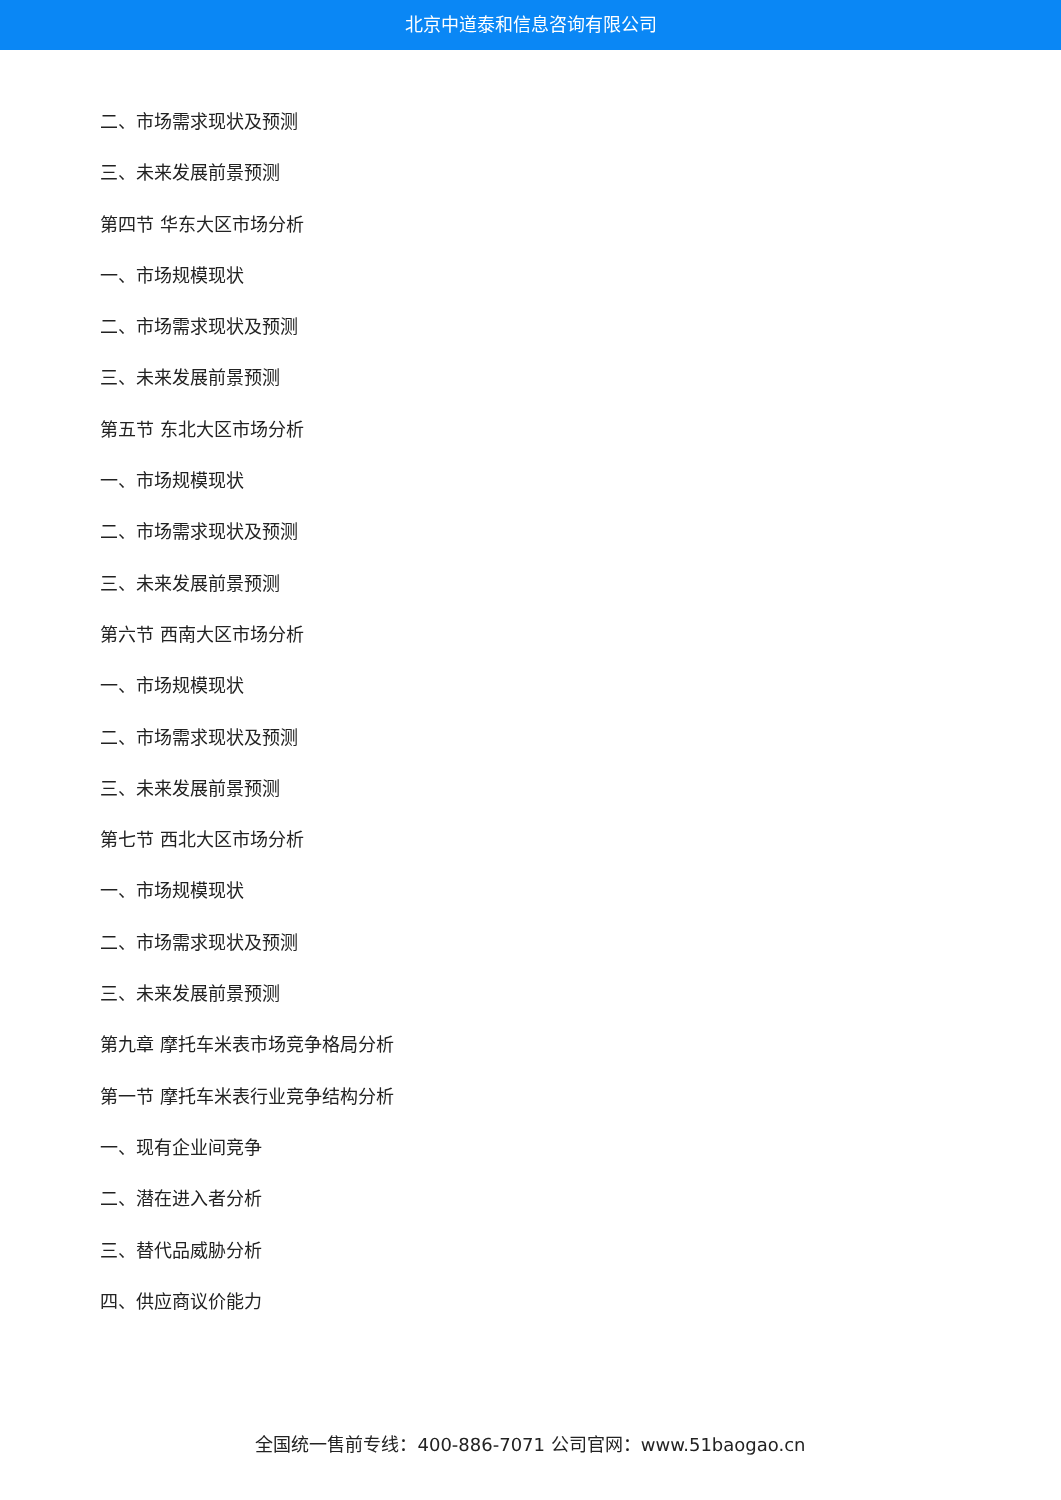北京中道泰和信息咨询有限公司
二、市场需求现状及预测
三、未来发展前景预测
第四节 华东大区市场分析
一、市场规模现状
二、市场需求现状及预测
三、未来发展前景预测
第五节 东北大区市场分析
一、市场规模现状
二、市场需求现状及预测
三、未来发展前景预测
第六节 西南大区市场分析
一、市场规模现状
二、市场需求现状及预测
三、未来发展前景预测
第七节 西北大区市场分析
一、市场规模现状
二、市场需求现状及预测
三、未来发展前景预测
第九章 摩托车米表市场竞争格局分析
第一节 摩托车米表行业竞争结构分析
一、现有企业间竞争
二、潜在进入者分析
三、替代品威胁分析
四、供应商议价能力
全国统一售前专线：400-886-7071 公司官网：www.51baogao.cn